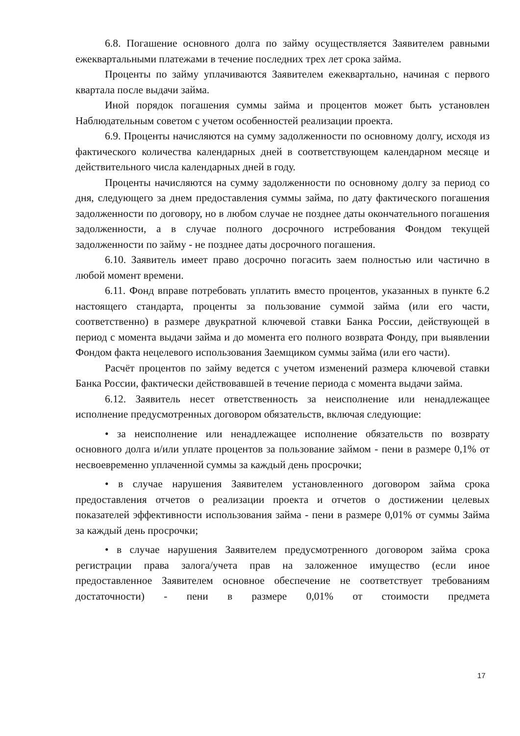6.8. Погашение основного долга по займу осуществляется Заявителем равными ежеквартальными платежами в течение последних трех лет срока займа.
Проценты по займу уплачиваются Заявителем ежеквартально, начиная с первого квартала после выдачи займа.
Иной порядок погашения суммы займа и процентов может быть установлен Наблюдательным советом с учетом особенностей реализации проекта.
6.9. Проценты начисляются на сумму задолженности по основному долгу, исходя из фактического количества календарных дней в соответствующем календарном месяце и действительного числа календарных дней в году.
Проценты начисляются на сумму задолженности по основному долгу за период со дня, следующего за днем предоставления суммы займа, по дату фактического погашения задолженности по договору, но в любом случае не позднее даты окончательного погашения задолженности, а в случае полного досрочного истребования Фондом текущей задолженности по займу - не позднее даты досрочного погашения.
6.10. Заявитель имеет право досрочно погасить заем полностью или частично в любой момент времени.
6.11. Фонд вправе потребовать уплатить вместо процентов, указанных в пункте 6.2 настоящего стандарта, проценты за пользование суммой займа (или его части, соответственно) в размере двукратной ключевой ставки Банка России, действующей в период с момента выдачи займа и до момента его полного возврата Фонду, при выявлении Фондом факта нецелевого использования Заемщиком суммы займа (или его части).
Расчёт процентов по займу ведется с учетом изменений размера ключевой ставки Банка России, фактически действовавшей в течение периода с момента выдачи займа.
6.12. Заявитель несет ответственность за неисполнение или ненадлежащее исполнение предусмотренных договором обязательств, включая следующие:
• за неисполнение или ненадлежащее исполнение обязательств по возврату основного долга и/или уплате процентов за пользование займом - пени в размере 0,1% от несвоевременно уплаченной суммы за каждый день просрочки;
• в случае нарушения Заявителем установленного договором займа срока предоставления отчетов о реализации проекта и отчетов о достижении целевых показателей эффективности использования займа - пени в размере 0,01% от суммы Займа за каждый день просрочки;
• в случае нарушения Заявителем предусмотренного договором займа срока регистрации права залога/учета прав на заложенное имущество (если иное предоставленное Заявителем основное обеспечение не соответствует требованиям достаточности) - пени в размере 0,01% от стоимости предмета
17